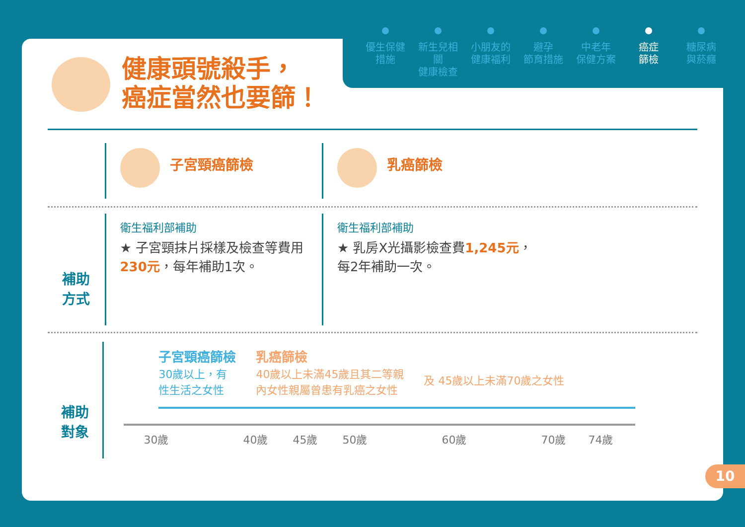優生保健
措施
新生兒相關
健康檢查
小朋友的
健康福利
避孕
節育措施
中老年
保健方案
癌症
篩檢
糖尿病
與菸癮
健康頭號殺手，
癌症當然也要篩！
子宮頸癌篩檢 乳癌篩檢
補助
方式
衛生福利部補助
★ 子宮頸抹片採樣及檢查等費用
230元，每年補助1次。
衛生福利部補助
★ 乳房X光攝影檢查費1,245元，
每2年補助一次。
補助
對象
子宮頸癌篩檢
30歲以上，有
性生活之女性
乳癌篩檢
40歲以上未滿45歲且其二等親
內女性親屬曾患有乳癌之女性
及 45歲以上未滿70歲之女性
30歲 40歲 45歲 50歲 60歲 70歲 74歲
10